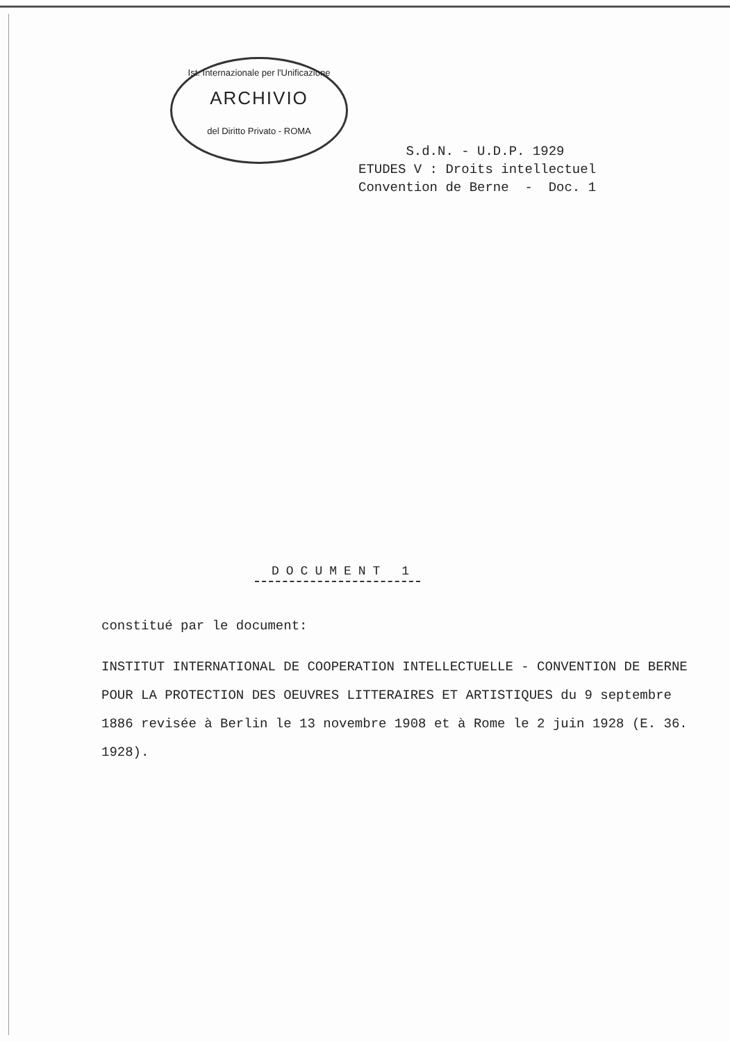Ist. Internazionale per l'Unificazione
ARCHIVIO
del Diritto Privato - ROMA
S.d.N. - U.D.P. 1929 ETUDES V : Droits intellectuel Convention de Berne - Doc. 1
DOCUMENT 1
constitué par le document:
INSTITUT INTERNATIONAL DE COOPERATION INTELLECTUELLE - CONVENTION DE BERNE POUR LA PROTECTION DES OEUVRES LITTERAIRES ET ARTISTIQUES du 9 septembre 1886 revisée à Berlin le 13 novembre 1908 et à Rome le 2 juin 1928 (E. 36. 1928).